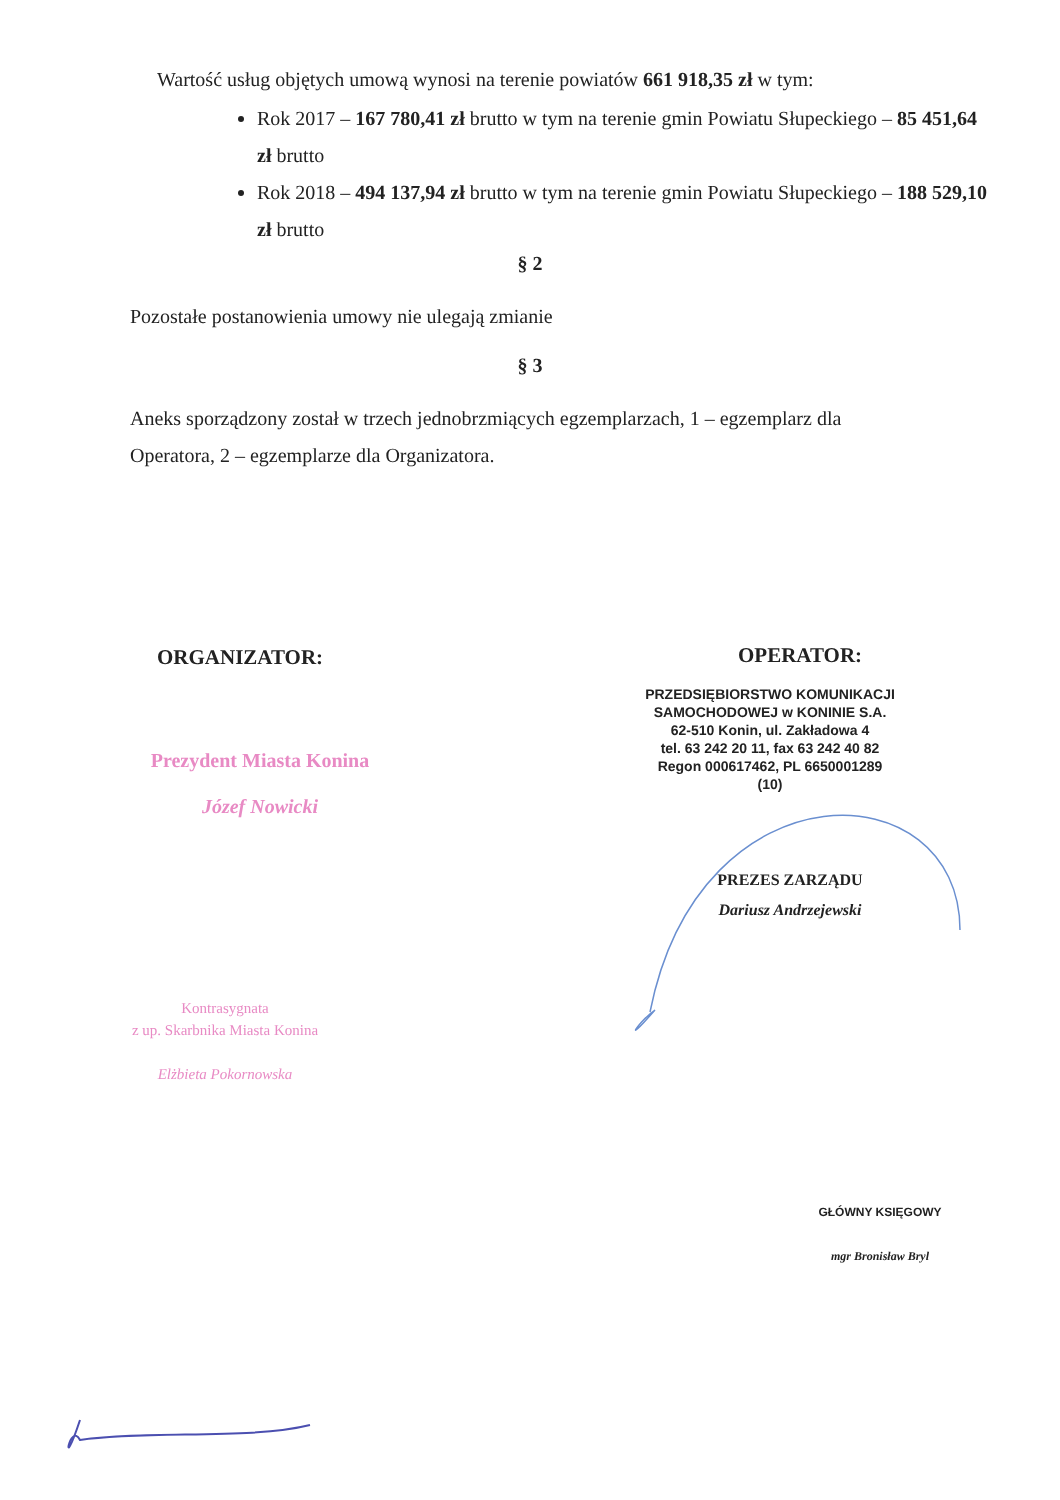Wartość usług objętych umową wynosi na terenie powiatów 661 918,35 zł w tym:
Rok 2017 – 167 780,41 zł brutto w tym na terenie gmin Powiatu Słupeckiego – 85 451,64 zł brutto
Rok 2018 – 494 137,94 zł brutto w tym na terenie gmin Powiatu Słupeckiego – 188 529,10 zł brutto
§ 2
Pozostałe postanowienia umowy nie ulegają zmianie
§ 3
Aneks sporządzony został w trzech jednobrzmiących egzemplarzach, 1 – egzemplarz dla Operatora, 2 – egzemplarze dla Organizatora.
ORGANIZATOR: OPERATOR:
Prezydent Miasta Konina
Józef Nowicki
PRZEDSIĘBIORSTWO KOMUNIKACJI
SAMOCHODOWEJ w KONINIE S.A.
62-510 Konin, ul. Zakładowa 4
tel. 63 242 20 11, fax 63 242 40 82
Regon 000617462, PL 6650001289
(10)
PREZES ZARZĄDU
Dariusz Andrzejewski
Kontrasygnata
z up. Skarbnika Miasta Konina
Elżbieta Pokornowska
GŁÓWNY KSIĘGOWY
mgr Bronisław Bryl